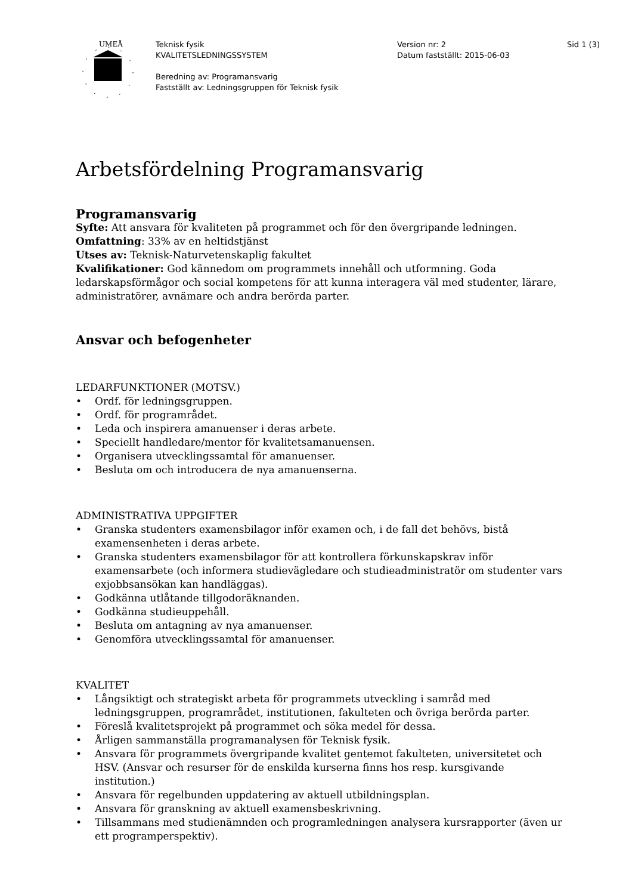UMEÅ
Teknisk fysik
KVALITETSLEDNINGSSYSTEM
Beredning av: Programansvarig
Fastställt av: Ledningsgruppen för Teknisk fysik
Version nr: 2
Datum fastställt: 2015-06-03
Sid 1 (3)
Arbetsfördelning Programansvarig
Programansvarig
Syfte: Att ansvara för kvaliteten på programmet och för den övergripande ledningen.
Omfattning: 33% av en heltidstjänst
Utses av: Teknisk-Naturvetenskaplig fakultet
Kvalifikationer: God kännedom om programmets innehåll och utformning. Goda ledarskapsförmågor och social kompetens för att kunna interagera väl med studenter, lärare, administratörer, avnämare och andra berörda parter.
Ansvar och befogenheter
LEDARFUNKTIONER (MOTSV.)
• Ordf. för ledningsgruppen.
• Ordf. för programrådet.
• Leda och inspirera amanuenser i deras arbete.
• Speciellt handledare/mentor för kvalitetsamanuensen.
• Organisera utvecklingssamtal för amanuenser.
• Besluta om och introducera de nya amanuenserna.
ADMINISTRATIVA UPPGIFTER
• Granska studenters examensbilagor inför examen och, i de fall det behövs, bistå examensenheten i deras arbete.
• Granska studenters examensbilagor för att kontrollera förkunskapskrav inför examensarbete (och informera studievägledare och studieadministratör om studenter vars exjobbsansökan kan handläggas).
• Godkänna utlåtande tillgodoräknanden.
• Godkänna studieuppehåll.
• Besluta om antagning av nya amanuenser.
• Genomföra utvecklingssamtal för amanuenser.
KVALITET
• Långsiktigt och strategiskt arbeta för programmets utveckling i samråd med ledningsgruppen, programrådet, institutionen, fakulteten och övriga berörda parter.
• Föreslå kvalitetsprojekt på programmet och söka medel för dessa.
• Årligen sammanställa programanalysen för Teknisk fysik.
• Ansvara för programmets övergripande kvalitet gentemot fakulteten, universitetet och HSV. (Ansvar och resurser för de enskilda kurserna finns hos resp. kursgivande institution.)
• Ansvara för regelbunden uppdatering av aktuell utbildningsplan.
• Ansvara för granskning av aktuell examensbeskrivning.
• Tillsammans med studienämnden och programledningen analysera kursrapporter (även ur ett programperspektiv).